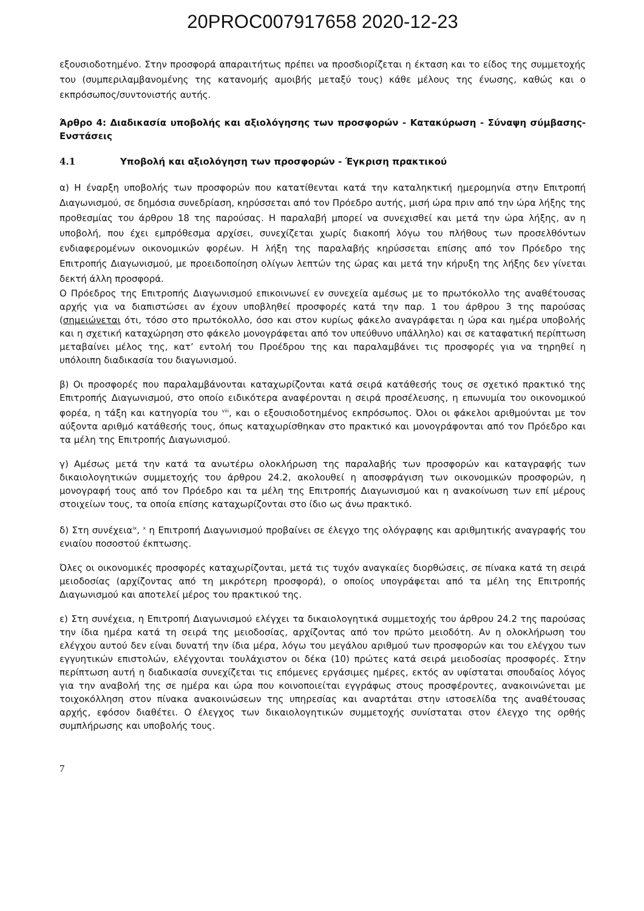20PROC007917658 2020-12-23
εξουσιοδοτημένο. Στην προσφορά απαραιτήτως πρέπει να προσδιορίζεται η έκταση και το είδος της συμμετοχής του (συμπεριλαμβανομένης της κατανομής αμοιβής μεταξύ τους) κάθε μέλους της ένωσης, καθώς και ο εκπρόσωπος/συντονιστής αυτής.
Άρθρο 4: Διαδικασία υποβολής και αξιολόγησης των προσφορών - Κατακύρωση - Σύναψη σύμβασης- Ενστάσεις
4.1 Υποβολή και αξιολόγηση των προσφορών - Έγκριση πρακτικού
α) Η έναρξη υποβολής των προσφορών που κατατίθενται κατά την καταληκτική ημερομηνία στην Επιτροπή Διαγωνισμού, σε δημόσια συνεδρίαση, κηρύσσεται από τον Πρόεδρο αυτής, μισή ώρα πριν από την ώρα λήξης της προθεσμίας του άρθρου 18 της παρούσας. Η παραλαβή μπορεί να συνεχισθεί και μετά την ώρα λήξης, αν η υποβολή, που έχει εμπρόθεσμα αρχίσει, συνεχίζεται χωρίς διακοπή λόγω του πλήθους των προσελθόντων ενδιαφερομένων οικονομικών φορέων. Η λήξη της παραλαβής κηρύσσεται επίσης από τον Πρόεδρο της Επιτροπής Διαγωνισμού, με προειδοποίηση ολίγων λεπτών της ώρας και μετά την κήρυξη της λήξης δεν γίνεται δεκτή άλλη προσφορά.
Ο Πρόεδρος της Επιτροπής Διαγωνισμού επικοινωνεί εν συνεχεία αμέσως με το πρωτόκολλο της αναθέτουσας αρχής για να διαπιστώσει αν έχουν υποβληθεί προσφορές κατά την παρ. 1 του άρθρου 3 της παρούσας (σημειώνεται ότι, τόσο στο πρωτόκολλο, όσο και στον κυρίως φάκελο αναγράφεται η ώρα και ημέρα υποβολής και η σχετική καταχώρηση στο φάκελο μονογράφεται από τον υπεύθυνο υπάλληλο) και σε καταφατική περίπτωση μεταβαίνει μέλος της, κατ’ εντολή του Προέδρου της και παραλαμβάνει τις προσφορές για να τηρηθεί η υπόλοιπη διαδικασία του διαγωνισμού.
β) Οι προσφορές που παραλαμβάνονται καταχωρίζονται κατά σειρά κατάθεσής τους σε σχετικό πρακτικό της Επιτροπής Διαγωνισμού, στο οποίο ειδικότερα αναφέρονται η σειρά προσέλευσης, η επωνυμία του οικονομικού φορέα, η τάξη και κατηγορία του <sup>viii</sup>, και ο εξουσιοδοτημένος εκπρόσωπος. Όλοι οι φάκελοι αριθμούνται με τον αύξοντα αριθμό κατάθεσής τους, όπως καταχωρίσθηκαν στο πρακτικό και μονογράφονται από τον Πρόεδρο και τα μέλη της Επιτροπής Διαγωνισμού.
γ) Αμέσως μετά την κατά τα ανωτέρω ολοκλήρωση της παραλαβής των προσφορών και καταγραφής των δικαιολογητικών συμμετοχής του άρθρου 24.2, ακολουθεί η αποσφράγιση των οικονομικών προσφορών, η μονογραφή τους από τον Πρόεδρο και τα μέλη της Επιτροπής Διαγωνισμού και η ανακοίνωση των επί μέρους στοιχείων τους, τα οποία επίσης καταχωρίζονται στο ίδιο ως άνω πρακτικό.
δ) Στη συνέχεια<sup>ix</sup>, <sup>x</sup> η Επιτροπή Διαγωνισμού προβαίνει σε έλεγχο της ολόγραφης και αριθμητικής αναγραφής του ενιαίου ποσοστού έκπτωσης.
Όλες οι οικονομικές προσφορές καταχωρίζονται, μετά τις τυχόν αναγκαίες διορθώσεις, σε πίνακα κατά τη σειρά μειοδοσίας (αρχίζοντας από τη μικρότερη προσφορά), ο οποίος υπογράφεται από τα μέλη της Επιτροπής Διαγωνισμού και αποτελεί μέρος του πρακτικού της.
ε) Στη συνέχεια, η Επιτροπή Διαγωνισμού ελέγχει τα δικαιολογητικά συμμετοχής του άρθρου 24.2 της παρούσας την ίδια ημέρα κατά τη σειρά της μειοδοσίας, αρχίζοντας από τον πρώτο μειοδότη. Αν η ολοκλήρωση του ελέγχου αυτού δεν είναι δυνατή την ίδια μέρα, λόγω του μεγάλου αριθμού των προσφορών και του ελέγχου των εγγυητικών επιστολών, ελέγχονται τουλάχιστον οι δέκα (10) πρώτες κατά σειρά μειοδοσίας προσφορές. Στην περίπτωση αυτή η διαδικασία συνεχίζεται τις επόμενες εργάσιμες ημέρες, εκτός αν υφίσταται σπουδαίος λόγος για την αναβολή της σε ημέρα και ώρα που κοινοποιείται εγγράφως στους προσφέροντες, ανακοινώνεται με τοιχοκόλληση στον πίνακα ανακοινώσεων της υπηρεσίας και αναρτάται στην ιστοσελίδα της αναθέτουσας αρχής, εφόσον διαθέτει. Ο έλεγχος των δικαιολογητικών συμμετοχής συνίσταται στον έλεγχο της ορθής συμπλήρωσης και υποβολής τους.
7